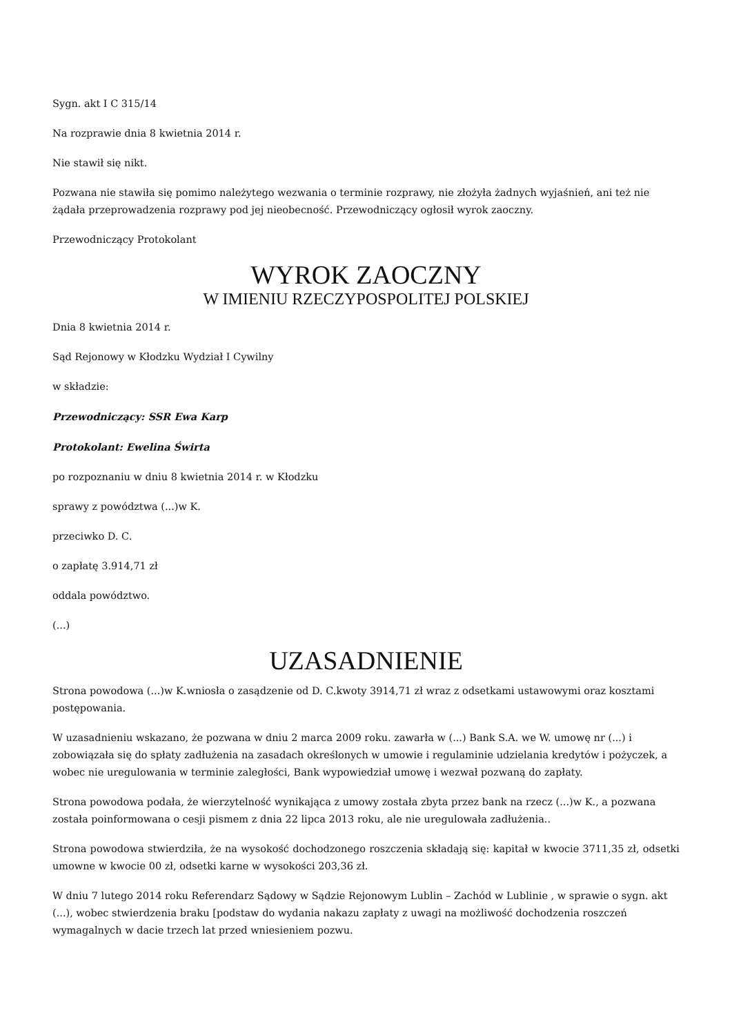Sygn. akt I C 315/14
Na rozprawie dnia 8 kwietnia 2014 r.
Nie stawił się nikt.
Pozwana nie stawiła się pomimo należytego wezwania o terminie rozprawy, nie złożyła żadnych wyjaśnień, ani też nie żądała przeprowadzenia rozprawy pod jej nieobecność. Przewodniczący ogłosił wyrok zaoczny.
Przewodniczący Protokolant
WYROK ZAOCZNY
W IMIENIU RZECZYPOSPOLITEJ POLSKIEJ
Dnia 8 kwietnia 2014 r.
Sąd Rejonowy w Kłodzku Wydział I Cywilny
w składzie:
Przewodniczący: SSR Ewa Karp
Protokolant: Ewelina Świrta
po rozpoznaniu w dniu 8 kwietnia 2014 r. w Kłodzku
sprawy z powództwa (...)w K.
przeciwko D. C.
o zapłatę 3.914,71 zł
oddala powództwo.
(...)
UZASADNIENIE
Strona powodowa (...)w K.wniosła o zasądzenie od D. C.kwoty 3914,71 zł wraz z odsetkami ustawowymi oraz kosztami postępowania.
W uzasadnieniu wskazano, że pozwana w dniu 2 marca 2009 roku. zawarła w (...) Bank S.A. we W. umowę nr (...) i zobowiązała się do spłaty zadłużenia na zasadach określonych w umowie i regulaminie udzielania kredytów i pożyczek, a wobec nie uregulowania w terminie zaległości, Bank wypowiedział umowę i wezwał pozwaną do zapłaty.
Strona powodowa podała, że wierzytelność wynikająca z umowy została zbyta przez bank na rzecz (...)w K., a pozwana została poinformowana o cesji pismem z dnia 22 lipca 2013 roku, ale nie uregulowała zadłużenia..
Strona powodowa stwierdziła, że na wysokość dochodzonego roszczenia składają się: kapitał w kwocie 3711,35 zł, odsetki umowne w kwocie 00 zł, odsetki karne w wysokości 203,36 zł.
W dniu 7 lutego 2014 roku Referendarz Sądowy w Sądzie Rejonowym Lublin – Zachód w Lublinie , w sprawie o sygn. akt (...), wobec stwierdzenia braku [podstaw do wydania nakazu zapłaty z uwagi na możliwość dochodzenia roszczeń wymagalnych w dacie trzech lat przed wniesieniem pozwu.